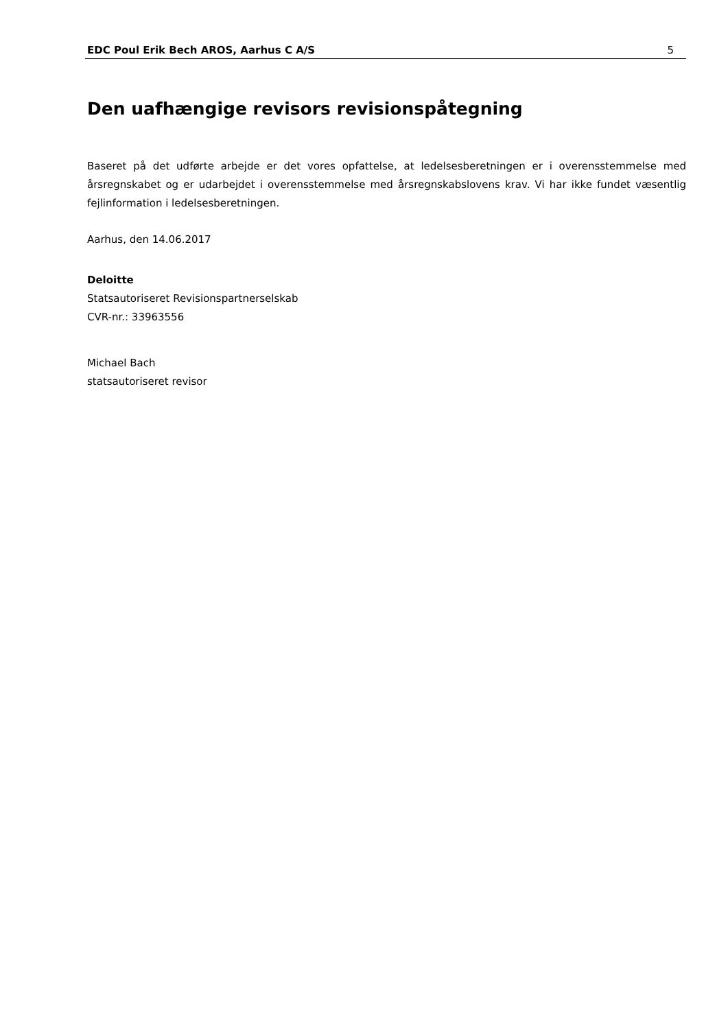EDC Poul Erik Bech AROS, Aarhus C A/S 5
Den uafhængige revisors revisionspåtegning
Baseret på det udførte arbejde er det vores opfattelse, at ledelsesberetningen er i overensstemmelse med årsregnskabet og er udarbejdet i overensstemmelse med årsregnskabslovens krav. Vi har ikke fundet væsentlig fejlinformation i ledelsesberetningen.
Aarhus, den 14.06.2017
Deloitte
Statsautoriseret Revisionspartnerselskab
CVR-nr.: 33963556
Michael Bach
statsautoriseret revisor